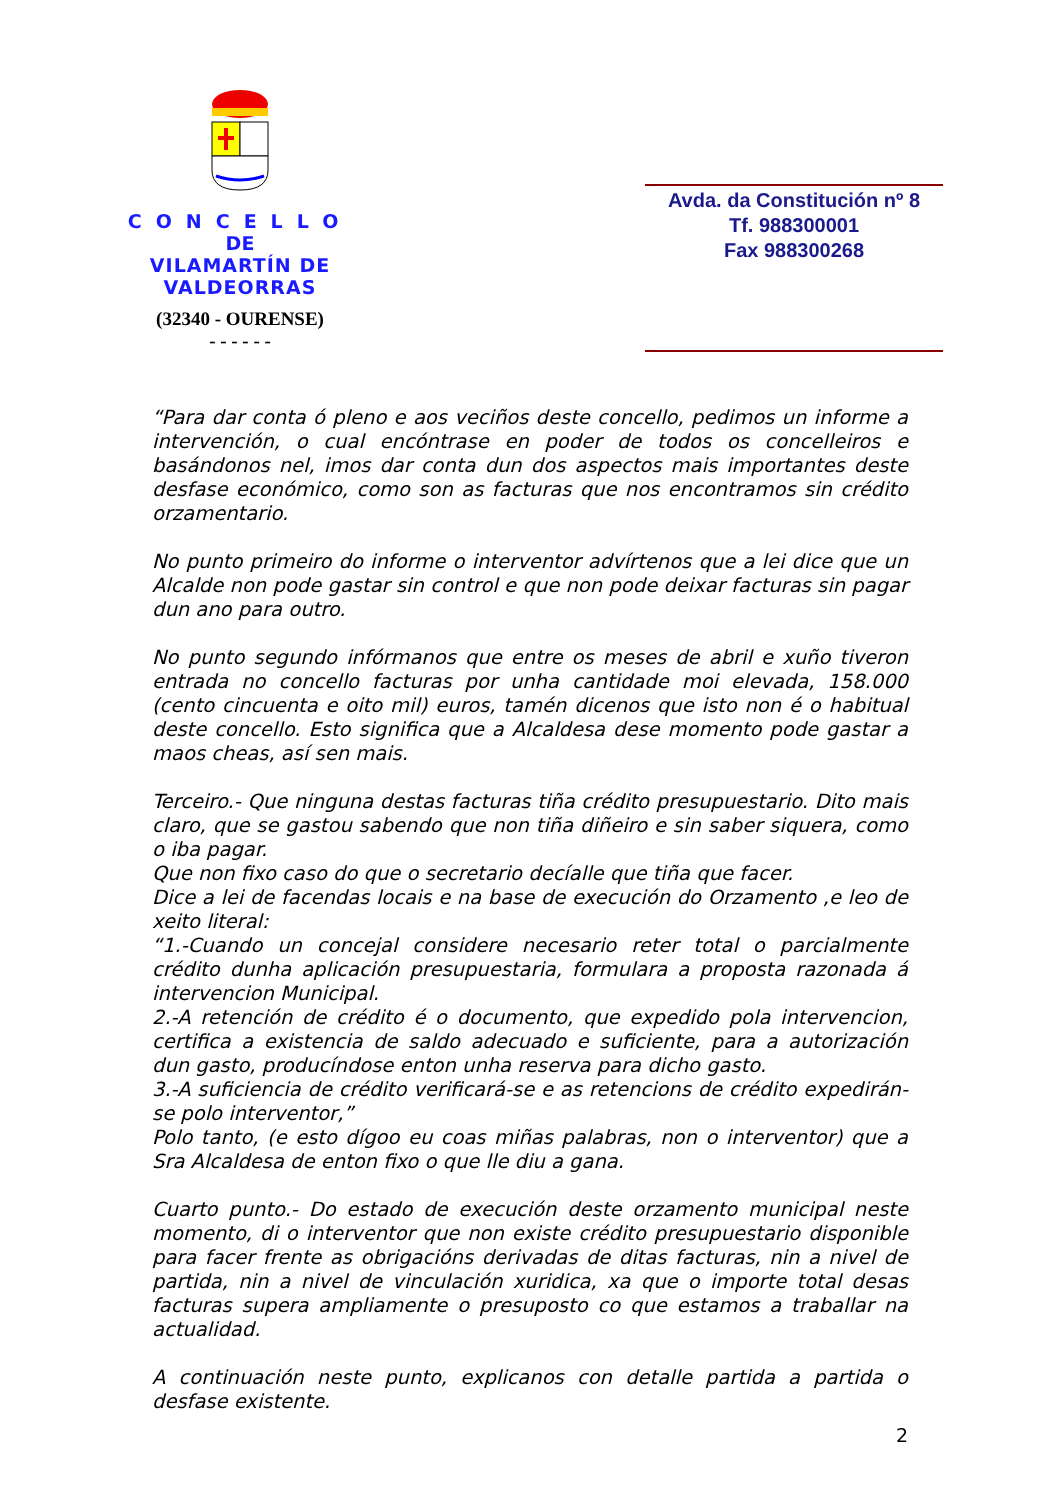CONCELLO
DE
VILAMARTÍN DE VALDEORRAS
(32340 - OURENSE)
- - - - - -
Avda. da Constitución nº 8
Tf. 988300001
Fax 988300268
“Para dar conta ó pleno e aos veciños deste concello, pedimos un informe a intervención, o cual encóntrase en poder de todos os concelleiros e basándonos nel, imos dar conta dun dos aspectos mais importantes deste desfase económico, como son as facturas que nos encontramos sin crédito orzamentario.
No punto primeiro do informe o interventor advírtenos que a lei dice que un Alcalde non pode gastar sin control e que non pode deixar facturas sin pagar dun ano para outro.
No punto segundo infórmanos que entre os meses de abril e xuño tiveron entrada no concello facturas por unha cantidade moi elevada, 158.000 (cento cincuenta e oito mil) euros, tamén dicenos que isto non é o habitual deste concello. Esto significa que a Alcaldesa dese momento pode gastar a maos cheas, así sen mais.
Terceiro.- Que ninguna destas facturas tiña crédito presupuestario. Dito mais claro, que se gastou sabendo que non tiña diñeiro e sin saber siquera, como o iba pagar.
Que non fixo caso do que o secretario decíalle que tiña que facer.
Dice a lei de facendas locais e na base de execución do Orzamento ,e leo de xeito literal:
“1.-Cuando un concejal considere necesario reter total o parcialmente crédito dunha aplicación presupuestaria, formulara a proposta razonada á intervencion Municipal.
2.-A retención de crédito é o documento, que expedido pola intervencion, certifica a existencia de saldo adecuado e suficiente, para a autorización dun gasto, producíndose enton unha reserva para dicho gasto.
3.-A suficiencia de crédito verificará-se e as retencions de crédito expedirán-se polo interventor,”
Polo tanto, (e esto dígoo eu coas miñas palabras, non o interventor) que a Sra Alcaldesa de enton fixo o que lle diu a gana.
Cuarto punto.- Do estado de execución deste orzamento municipal neste momento, di o interventor que non existe crédito presupuestario disponible para facer frente as obrigacións derivadas de ditas facturas, nin a nivel de partida, nin a nivel de vinculación xuridica, xa que o importe total desas facturas supera ampliamente o presuposto co que estamos a traballar na actualidad.
A continuación neste punto, explicanos con detalle partida a partida o desfase existente.
2